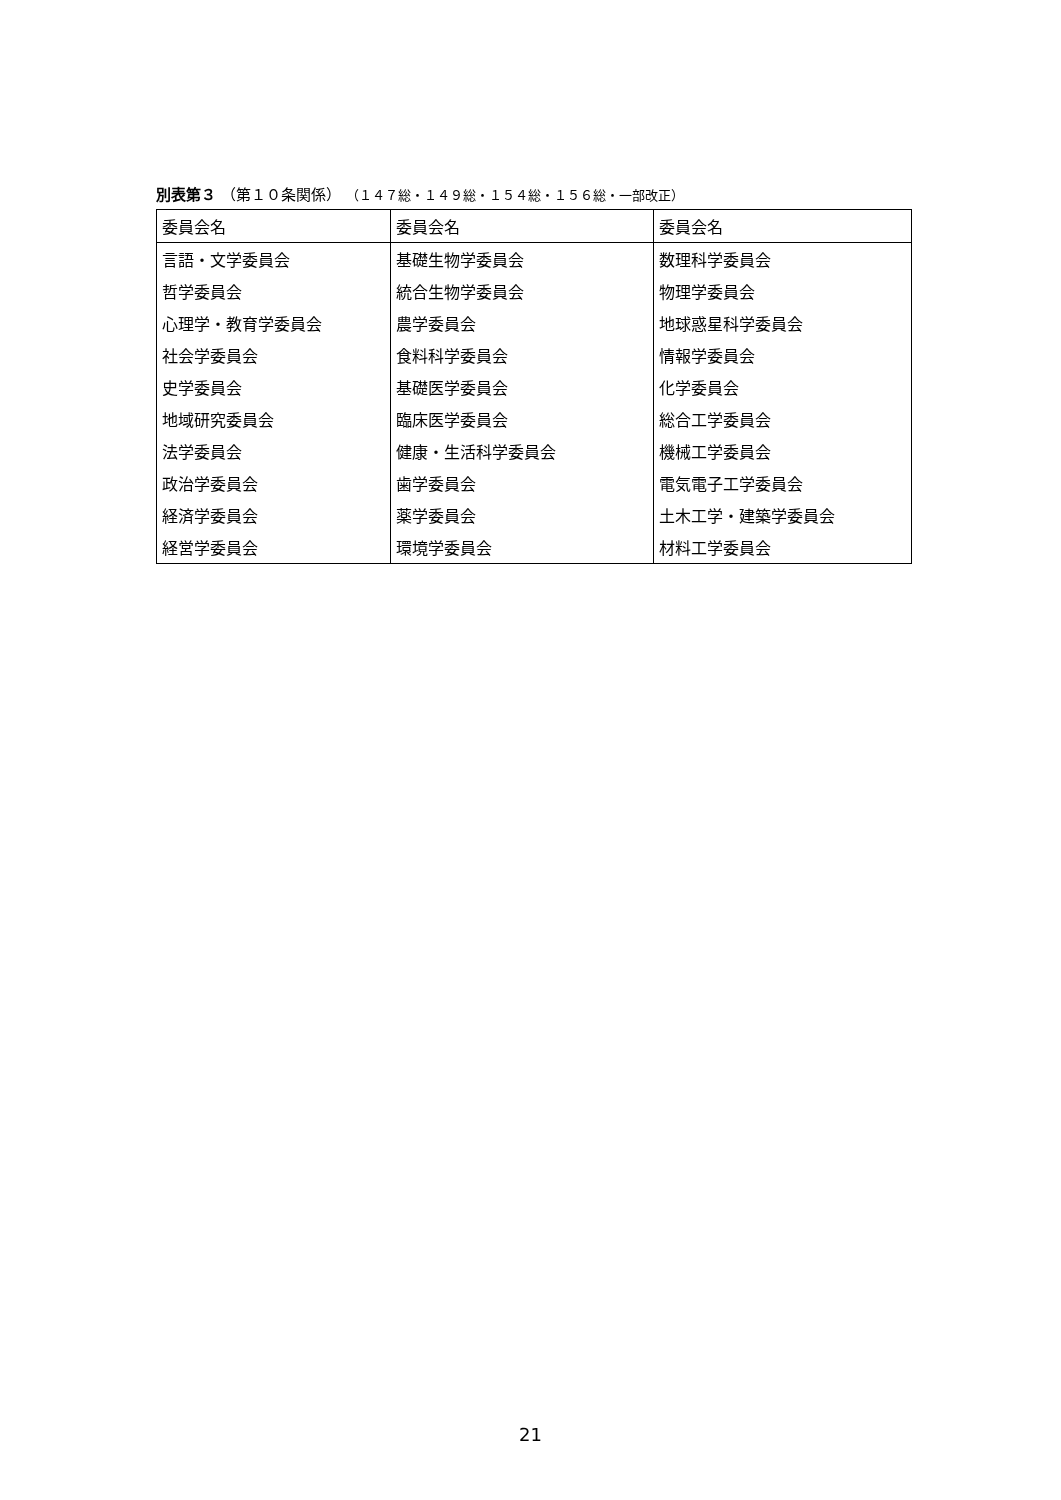別表第３ （第１０条関係） （１４７総・１４９総・１５４総・１５６総・一部改正）
| 委員会名 | 委員会名 | 委員会名 |
| --- | --- | --- |
| 言語・文学委員会 | 基礎生物学委員会 | 数理科学委員会 |
| 哲学委員会 | 統合生物学委員会 | 物理学委員会 |
| 心理学・教育学委員会 | 農学委員会 | 地球惑星科学委員会 |
| 社会学委員会 | 食料科学委員会 | 情報学委員会 |
| 史学委員会 | 基礎医学委員会 | 化学委員会 |
| 地域研究委員会 | 臨床医学委員会 | 総合工学委員会 |
| 法学委員会 | 健康・生活科学委員会 | 機械工学委員会 |
| 政治学委員会 | 歯学委員会 | 電気電子工学委員会 |
| 経済学委員会 | 薬学委員会 | 土木工学・建築学委員会 |
| 経営学委員会 | 環境学委員会 | 材料工学委員会 |
21